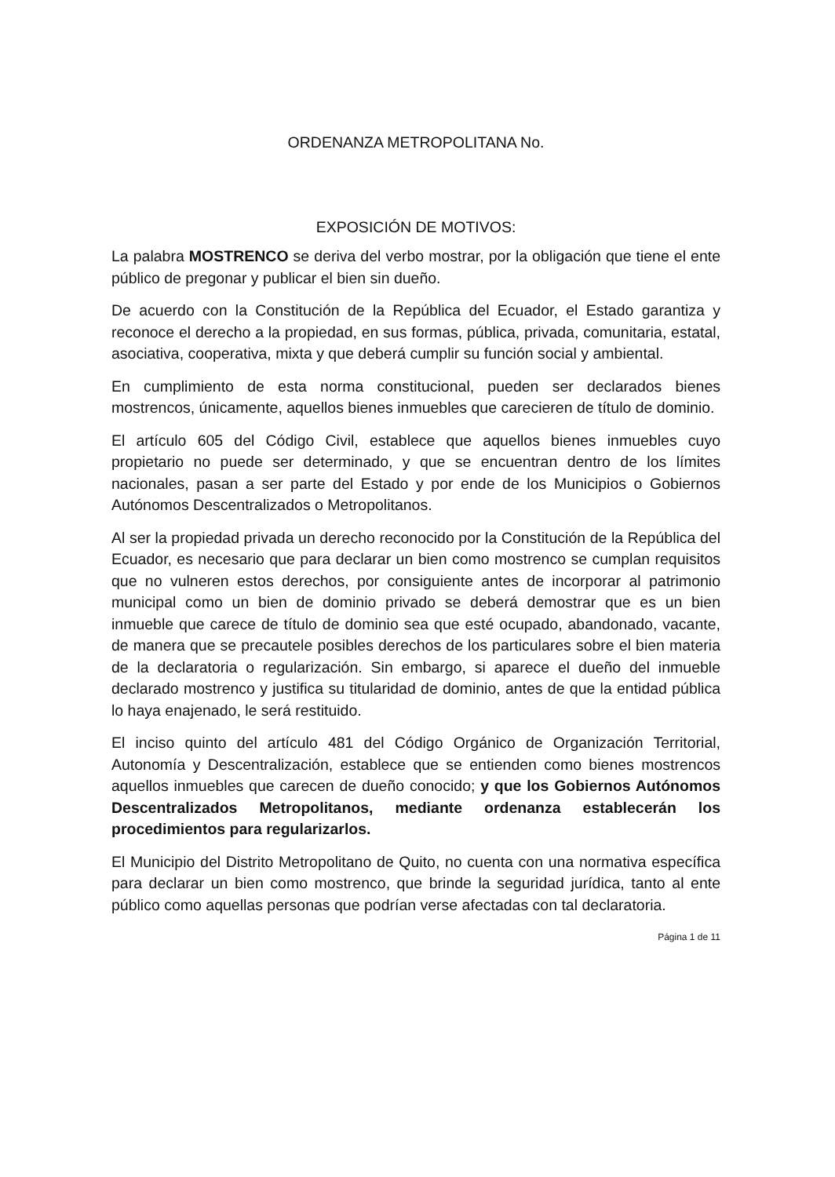ORDENANZA METROPOLITANA No.
EXPOSICIÓN DE MOTIVOS:
La palabra MOSTRENCO se deriva del verbo mostrar, por la obligación que tiene el ente público de pregonar y publicar el bien sin dueño.
De acuerdo con la Constitución de la República del Ecuador, el Estado garantiza y reconoce el derecho a la propiedad, en sus formas, pública, privada, comunitaria, estatal, asociativa, cooperativa, mixta y que deberá cumplir su función social y ambiental.
En cumplimiento de esta norma constitucional, pueden ser declarados bienes mostrencos, únicamente, aquellos bienes inmuebles que carecieren de título de dominio.
El artículo 605 del Código Civil, establece que aquellos bienes inmuebles cuyo propietario no puede ser determinado, y que se encuentran dentro de los límites nacionales, pasan a ser parte del Estado y por ende de los Municipios o Gobiernos Autónomos Descentralizados o Metropolitanos.
Al ser la propiedad privada un derecho reconocido por la Constitución de la República del Ecuador, es necesario que para declarar un bien como mostrenco se cumplan requisitos que no vulneren estos derechos, por consiguiente antes de incorporar al patrimonio municipal como un bien de dominio privado se deberá demostrar que es un bien inmueble que carece de título de dominio sea que esté ocupado, abandonado, vacante, de manera que se precautele posibles derechos de los particulares sobre el bien materia de la declaratoria o regularización. Sin embargo, si aparece el dueño del inmueble declarado mostrenco y justifica su titularidad de dominio, antes de que la entidad pública lo haya enajenado, le será restituido.
El inciso quinto del artículo 481 del Código Orgánico de Organización Territorial, Autonomía y Descentralización, establece que se entienden como bienes mostrencos aquellos inmuebles que carecen de dueño conocido; y que los Gobiernos Autónomos Descentralizados Metropolitanos, mediante ordenanza establecerán los procedimientos para regularizarlos.
El Municipio del Distrito Metropolitano de Quito, no cuenta con una normativa específica para declarar un bien como mostrenco, que brinde la seguridad jurídica, tanto al ente público como aquellas personas que podrían verse afectadas con tal declaratoria.
Página 1 de 11